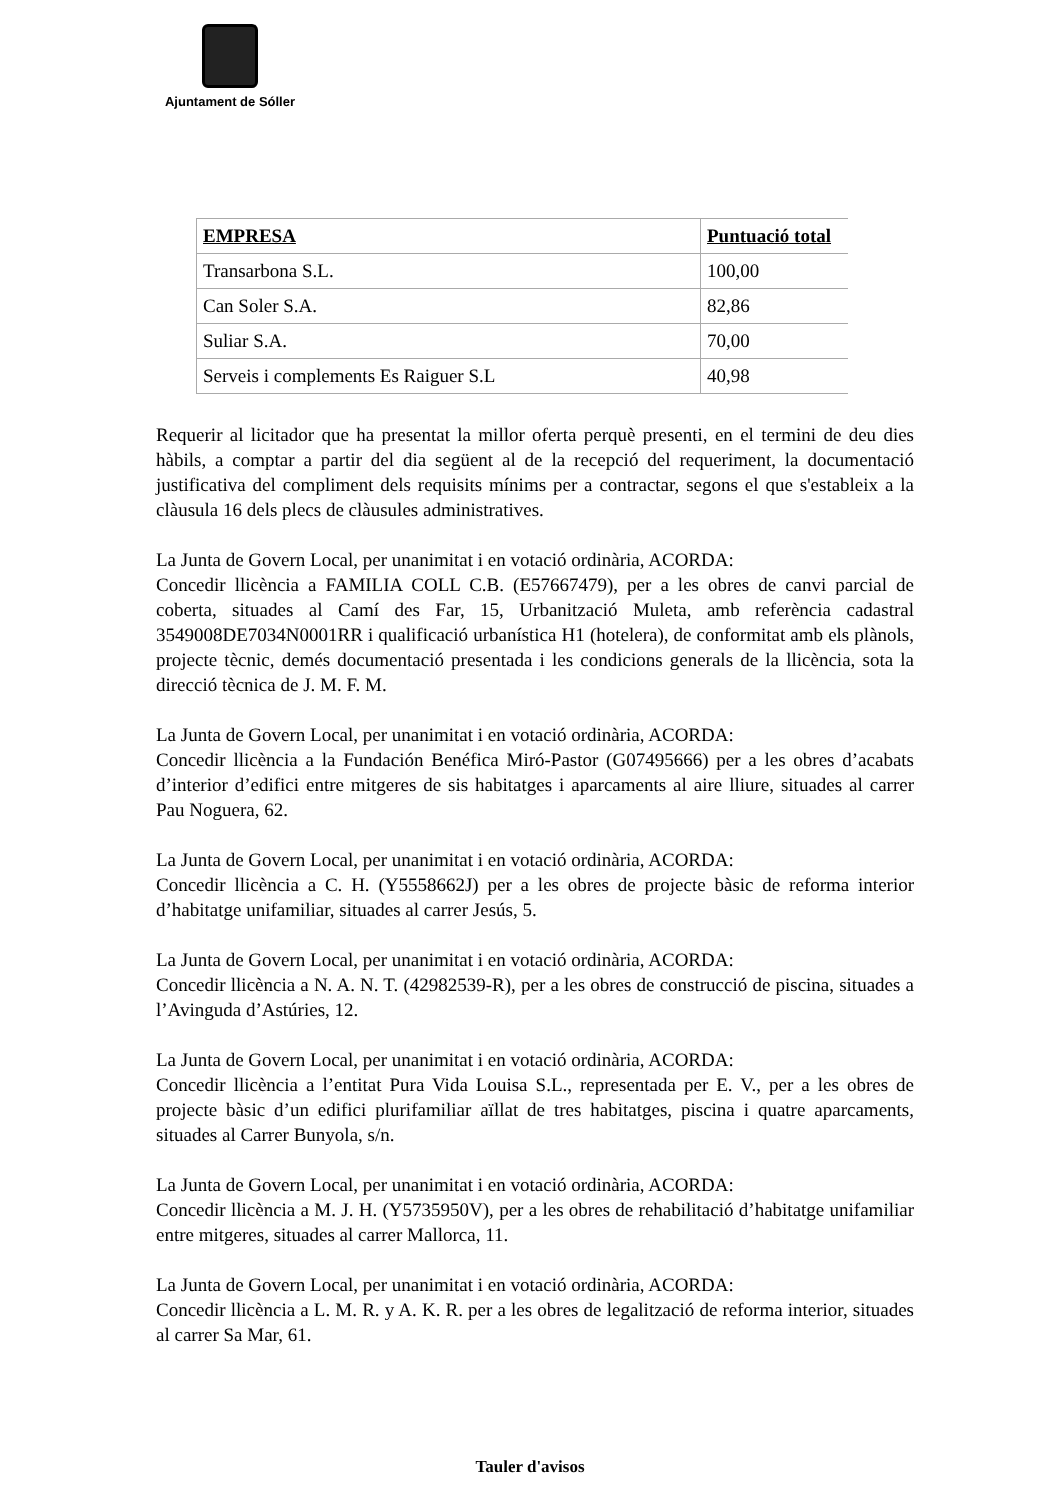Ajuntament de Sóller
| EMPRESA | Puntuació total |
| --- | --- |
| Transarbona S.L. | 100,00 |
| Can Soler S.A. | 82,86 |
| Suliar S.A. | 70,00 |
| Serveis i complements Es Raiguer S.L | 40,98 |
Requerir al licitador que ha presentat la millor oferta perquè presenti, en el termini de deu dies hàbils, a comptar a partir del dia següent al de la recepció del requeriment, la documentació justificativa del compliment dels requisits mínims per a contractar, segons el que s'estableix a la clàusula 16 dels plecs de clàusules administratives.
La Junta de Govern Local, per unanimitat i en votació ordinària, ACORDA:
Concedir llicència a FAMILIA COLL C.B. (E57667479), per a les obres de canvi parcial de coberta, situades al Camí des Far, 15, Urbanització Muleta, amb referència cadastral 3549008DE7034N0001RR i qualificació urbanística H1 (hotelera), de conformitat amb els plànols, projecte tècnic, demés documentació presentada i les condicions generals de la llicència, sota la direcció tècnica de J. M. F. M.
La Junta de Govern Local, per unanimitat i en votació ordinària, ACORDA:
Concedir llicència a la Fundación Benéfica Miró-Pastor (G07495666) per a les obres d’acabats d’interior d’edifici entre mitgeres de sis habitatges i aparcaments al aire lliure, situades al carrer Pau Noguera, 62.
La Junta de Govern Local, per unanimitat i en votació ordinària, ACORDA:
Concedir llicència a C. H. (Y5558662J) per a les obres de projecte bàsic de reforma interior d’habitatge unifamiliar, situades al carrer Jesús, 5.
La Junta de Govern Local, per unanimitat i en votació ordinària, ACORDA:
Concedir llicència a N. A. N. T. (42982539-R), per a les obres de construcció de piscina, situades a l’Avinguda d’Astúries, 12.
La Junta de Govern Local, per unanimitat i en votació ordinària, ACORDA:
Concedir llicència a l’entitat Pura Vida Louisa S.L., representada per E. V., per a les obres de projecte bàsic d’un edifici plurifamiliar aïllat de tres habitatges, piscina i quatre aparcaments, situades al Carrer Bunyola, s/n.
La Junta de Govern Local, per unanimitat i en votació ordinària, ACORDA:
Concedir llicència a M. J. H. (Y5735950V), per a les obres de rehabilitació d’habitatge unifamiliar entre mitgeres, situades al carrer Mallorca, 11.
La Junta de Govern Local, per unanimitat i en votació ordinària, ACORDA:
Concedir llicència a L. M. R. y A. K. R. per a les obres de legalització de reforma interior, situades al carrer Sa Mar, 61.
Tauler d'avisos